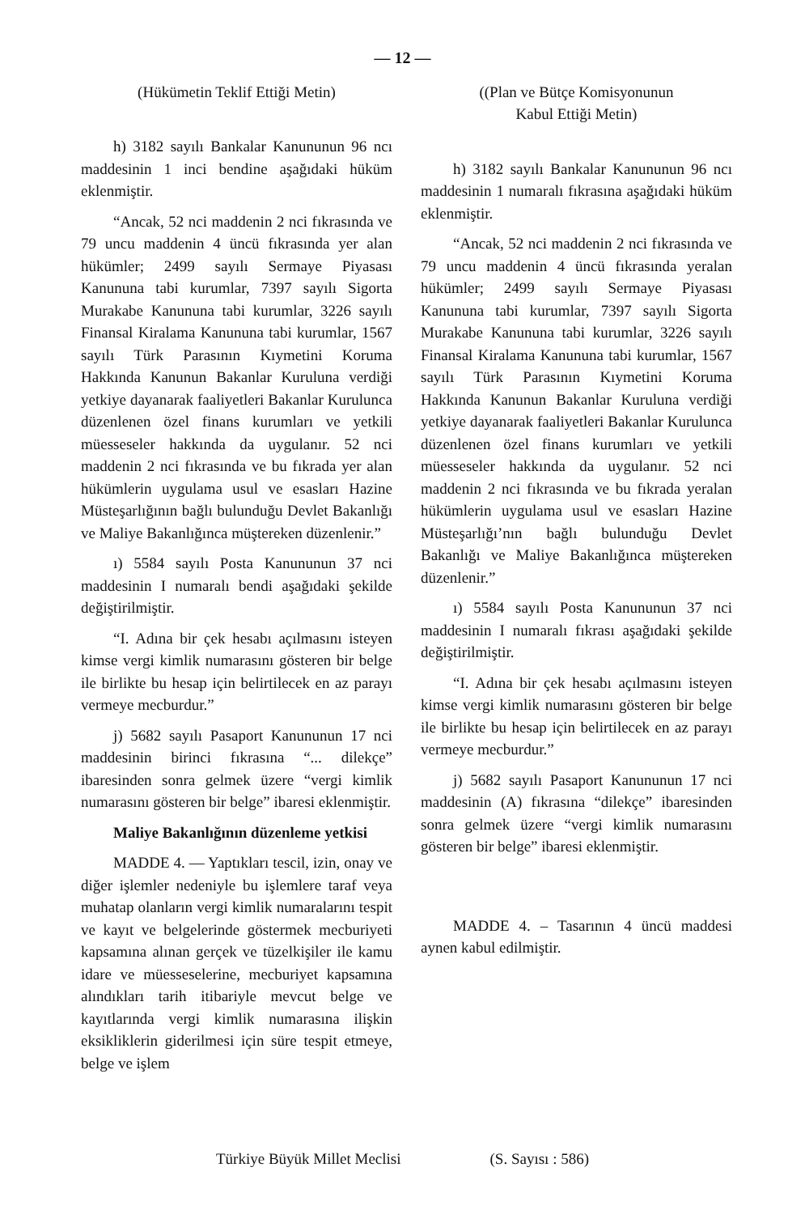— 12 —
(Hükümetin Teklif Ettiği Metin)
h) 3182 sayılı Bankalar Kanununun 96 ncı maddesinin 1 inci bendine aşağıdaki hüküm eklenmiştir.
“Ancak, 52 nci maddenin 2 nci fıkrasında ve 79 uncu maddenin 4 üncü fıkrasında yer alan hükümler; 2499 sayılı Sermaye Piyasası Kanununa tabi kurumlar, 7397 sayılı Sigorta Murakabe Kanununa tabi kurumlar, 3226 sayılı Finansal Kiralama Kanununa tabi kurumlar, 1567 sayılı Türk Parasının Kıymetini Koruma Hakkında Kanunun Bakanlar Kuruluna verdiği yetkiye dayanarak faaliyetleri Bakanlar Kurulunca düzenlenen özel finans kurumları ve yetkili müesseseler hakkında da uygulanır. 52 nci maddenin 2 nci fıkrasında ve bu fıkrada yer alan hükümlerin uygulama usul ve esasları Hazine Müsteşarlığının bağlı bulunduğu Devlet Bakanlığı ve Maliye Bakanlığınca müştereken düzenlenir.”
ı) 5584 sayılı Posta Kanununun 37 nci maddesinin I numaralı bendi aşağıdaki şekilde değiştirilmiştir.
“I. Adına bir çek hesabı açılmasını isteyen kimse vergi kimlik numarasını gösteren bir belge ile birlikte bu hesap için belirtilecek en az parayı vermeye mecburdur.”
j) 5682 sayılı Pasaport Kanununun 17 nci maddesinin birinci fıkrasına “... dilekçe” ibaresinden sonra gelmek üzere “vergi kimlik numarasını gösteren bir belge” ibaresi eklenmiştir.
Maliye Bakanlığının düzenleme yetkisi
MADDE 4. — Yaptıkları tescil, izin, onay ve diğer işlemler nedeniyle bu işlemlere taraf veya muhatap olanların vergi kimlik numaralarını tespit ve kayıt ve belgelerinde göstermek mecburiyeti kapsamına alınan gerçek ve tüzelkişiler ile kamu idare ve müesseselerine, mecburiyet kapsamına alındıkları tarih itibariyle mevcut belge ve kayıtlarında vergi kimlik numarasına ilişkin eksikliklerin giderilmesi için süre tespit etmeye, belge ve işlem
((Plan ve Bütçe Komisyonunun
Kabul Ettiği Metin)
h) 3182 sayılı Bankalar Kanununun 96 ncı maddesinin 1 numaralı fıkrasına aşağıdaki hüküm eklenmiştir.
“Ancak, 52 nci maddenin 2 nci fıkrasında ve 79 uncu maddenin 4 üncü fıkrasında yeralan hükümler; 2499 sayılı Sermaye Piyasası Kanununa tabi kurumlar, 7397 sayılı Sigorta Murakabe Kanununa tabi kurumlar, 3226 sayılı Finansal Kiralama Kanununa tabi kurumlar, 1567 sayılı Türk Parasının Kıymetini Koruma Hakkında Kanunun Bakanlar Kuruluna verdiği yetkiye dayanarak faaliyetleri Bakanlar Kurulunca düzenlenen özel finans kurumları ve yetkili müesseseler hakkında da uygulanır. 52 nci maddenin 2 nci fıkrasında ve bu fıkrada yeralan hükümlerin uygulama usul ve esasları Hazine Müsteşarlığı’nın bağlı bulunduğu Devlet Bakanlığı ve Maliye Bakanlığınca müştereken düzenlenir.”
ı) 5584 sayılı Posta Kanununun 37 nci maddesinin I numaralı fıkrası aşağıdaki şekilde değiştirilmiştir.
“I. Adına bir çek hesabı açılmasını isteyen kimse vergi kimlik numarasını gösteren bir belge ile birlikte bu hesap için belirtilecek en az parayı vermeye mecburdur.”
j) 5682 sayılı Pasaport Kanununun 17 nci maddesinin (A) fıkrasına “dilekçe” ibaresinden sonra gelmek üzere “vergi kimlik numarasını gösteren bir belge” ibaresi eklenmiştir.
MADDE 4. – Tasarının 4 üncü maddesi aynen kabul edilmiştir.
Türkiye Büyük Millet Meclisi (S. Sayısı : 586)